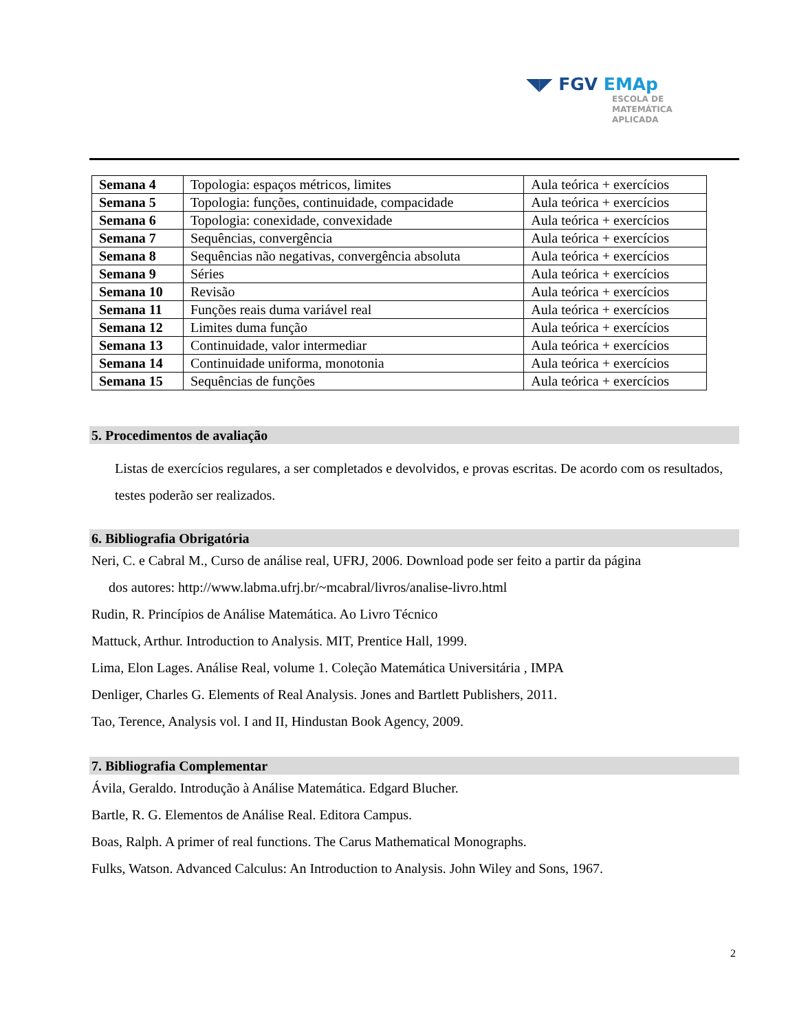◥◤ FGV EMAp
ESCOLA DE
MATEMÁTICA
APLICADA
| Semana 4 | Topologia: espaços métricos, limites | Aula teórica + exercícios |
| Semana 5 | Topologia: funções, continuidade, compacidade | Aula teórica + exercícios |
| Semana 6 | Topologia: conexidade, convexidade | Aula teórica + exercícios |
| Semana 7 | Sequências, convergência | Aula teórica + exercícios |
| Semana 8 | Sequências não negativas, convergência absoluta | Aula teórica + exercícios |
| Semana 9 | Séries | Aula teórica + exercícios |
| Semana 10 | Revisão | Aula teórica + exercícios |
| Semana 11 | Funções reais duma variável real | Aula teórica + exercícios |
| Semana 12 | Limites duma função | Aula teórica + exercícios |
| Semana 13 | Continuidade, valor intermediar | Aula teórica + exercícios |
| Semana 14 | Continuidade uniforma, monotonia | Aula teórica + exercícios |
| Semana 15 | Sequências de funções | Aula teórica + exercícios |
5. Procedimentos de avaliação
Listas de exercícios regulares, a ser completados e devolvidos, e provas escritas. De acordo com os resultados, testes poderão ser realizados.
6. Bibliografia Obrigatória
Neri, C. e Cabral M., Curso de análise real, UFRJ, 2006. Download pode ser feito a partir da página
dos autores: http://www.labma.ufrj.br/~mcabral/livros/analise-livro.html
Rudin, R. Princípios de Análise Matemática. Ao Livro Técnico
Mattuck, Arthur. Introduction to Analysis. MIT, Prentice Hall, 1999.
Lima, Elon Lages. Análise Real, volume 1. Coleção Matemática Universitária , IMPA
Denliger, Charles G. Elements of Real Analysis. Jones and Bartlett Publishers, 2011.
Tao, Terence, Analysis vol. I and II, Hindustan Book Agency, 2009.
7. Bibliografia Complementar
Ávila, Geraldo. Introdução à Análise Matemática. Edgard Blucher.
Bartle, R. G. Elementos de Análise Real. Editora Campus.
Boas, Ralph. A primer of real functions. The Carus Mathematical Monographs.
Fulks, Watson. Advanced Calculus: An Introduction to Analysis. John Wiley and Sons, 1967.
2